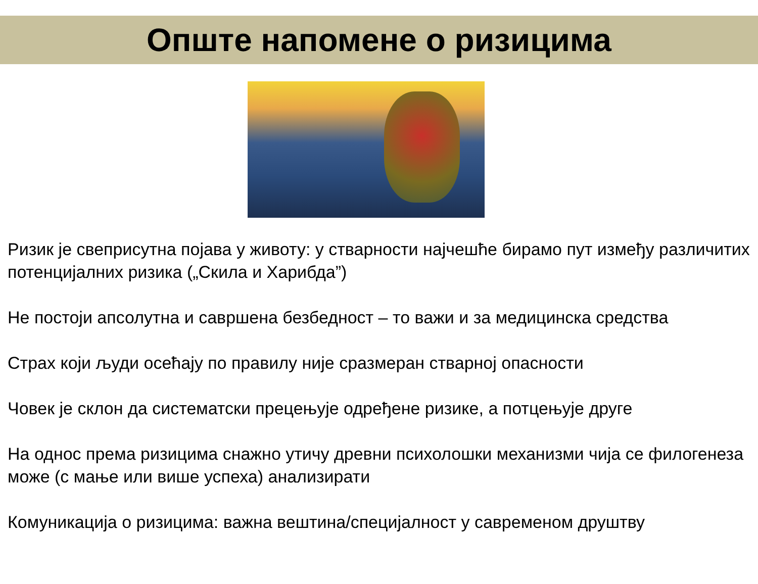Опште напомене о ризицима
Ризик је свеприсутна појава у животу: у стварности најчешће бирамо пут између различитих потенцијалних ризика („Скила и Харибда”)
Не постоји апсолутна и савршена безбедност – то важи и за медицинска средства
Страх који људи осећају по правилу није сразмеран стварној опасности
Човек је склон да систематски прецењује одређене ризике, а потцењује друге
На однос према ризицима снажно утичу древни психолошки механизми чија се филогенеза може (с мање или више успеха) анализирати
Комуникација о ризицима: важна вештина/специјалност у савременом друштву